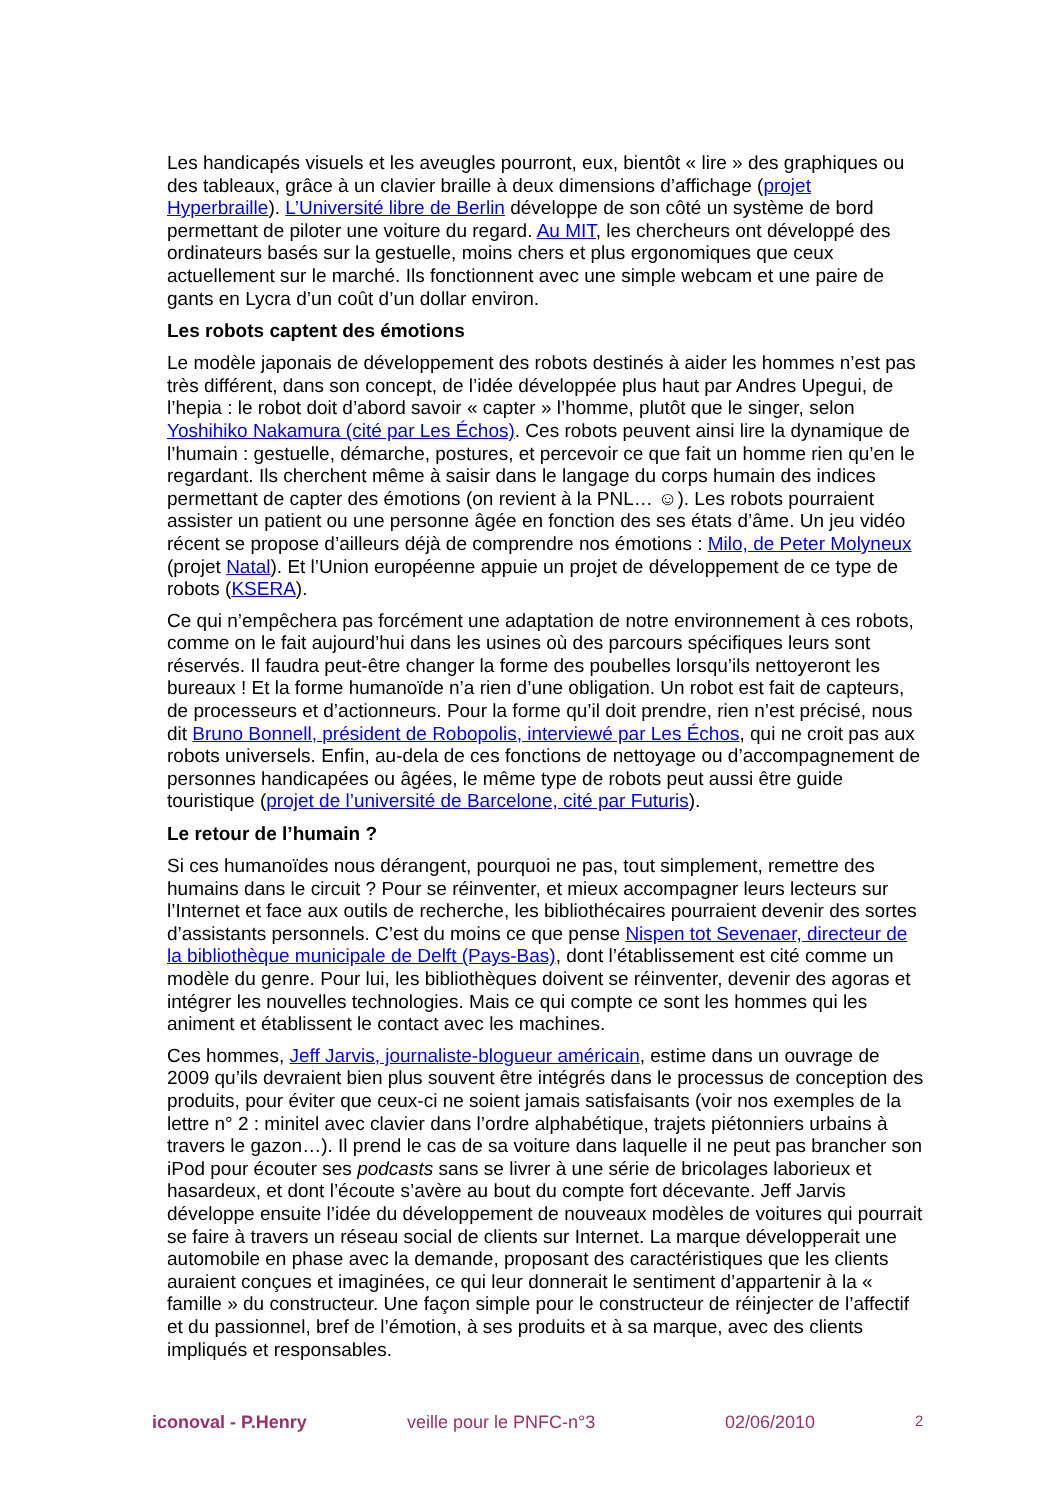Les handicapés visuels et les aveugles pourront, eux, bientôt « lire » des graphiques ou des tableaux, grâce à un clavier braille à deux dimensions d’affichage (projet Hyperbraille). L’Université libre de Berlin développe de son côté un système de bord permettant de piloter une voiture du regard. Au MIT, les chercheurs ont développé des ordinateurs basés sur la gestuelle, moins chers et plus ergonomiques que ceux actuellement sur le marché. Ils fonctionnent avec une simple webcam et une paire de gants en Lycra d’un coût d’un dollar environ.
Les robots captent des émotions
Le modèle japonais de développement des robots destinés à aider les hommes n’est pas très différent, dans son concept, de l’idée développée plus haut par Andres Upegui, de l’hepia : le robot doit d’abord savoir « capter » l’homme, plutôt que le singer, selon Yoshihiko Nakamura (cité par Les Échos). Ces robots peuvent ainsi lire la dynamique de l’humain : gestuelle, démarche, postures, et percevoir ce que fait un homme rien qu’en le regardant. Ils cherchent même à saisir dans le langage du corps humain des indices permettant de capter des émotions (on revient à la PNL… ☺). Les robots pourraient assister un patient ou une personne âgée en fonction des ses états d’âme. Un jeu vidéo récent se propose d’ailleurs déjà de comprendre nos émotions : Milo, de Peter Molyneux (projet Natal). Et l’Union européenne appuie un projet de développement de ce type de robots (KSERA).
Ce qui n’empêchera pas forcément une adaptation de notre environnement à ces robots, comme on le fait aujourd’hui dans les usines où des parcours spécifiques leurs sont réservés. Il faudra peut-être changer la forme des poubelles lorsqu’ils nettoyeront les bureaux ! Et la forme humanoïde n’a rien d’une obligation. Un robot est fait de capteurs, de processeurs et d’actionneurs. Pour la forme qu’il doit prendre, rien n’est précisé, nous dit Bruno Bonnell, président de Robopolis, interviewé par Les Échos, qui ne croit pas aux robots universels. Enfin, au-dela de ces fonctions de nettoyage ou d’accompagnement de personnes handicapées ou âgées, le même type de robots peut aussi être guide touristique (projet de l’université de Barcelone, cité par Futuris).
Le retour de l’humain ?
Si ces humanoïdes nous dérangent, pourquoi ne pas, tout simplement, remettre des humains dans le circuit ? Pour se réinventer, et mieux accompagner leurs lecteurs sur l’Internet et face aux outils de recherche, les bibliothécaires pourraient devenir des sortes d’assistants personnels. C’est du moins ce que pense Nispen tot Sevenaer, directeur de la bibliothèque municipale de Delft (Pays-Bas), dont l’établissement est cité comme un modèle du genre. Pour lui, les bibliothèques doivent se réinventer, devenir des agoras et intégrer les nouvelles technologies. Mais ce qui compte ce sont les hommes qui les animent et établissent le contact avec les machines.
Ces hommes, Jeff Jarvis, journaliste-blogueur américain, estime dans un ouvrage de 2009 qu’ils devraient bien plus souvent être intégrés dans le processus de conception des produits, pour éviter que ceux-ci ne soient jamais satisfaisants (voir nos exemples de la lettre n° 2 : minitel avec clavier dans l’ordre alphabétique, trajets piétonniers urbains à travers le gazon…). Il prend le cas de sa voiture dans laquelle il ne peut pas brancher son iPod pour écouter ses podcasts sans se livrer à une série de bricolages laborieux et hasardeux, et dont l’écoute s’avère au bout du compte fort décevante. Jeff Jarvis développe ensuite l’idée du développement de nouveaux modèles de voitures qui pourrait se faire à travers un réseau social de clients sur Internet. La marque développerait une automobile en phase avec la demande, proposant des caractéristiques que les clients auraient conçues et imaginées, ce qui leur donnerait le sentiment d’appartenir à la « famille » du constructeur. Une façon simple pour le constructeur de réinjecter de l’affectif et du passionnel, bref de l’émotion, à ses produits et à sa marque, avec des clients impliqués et responsables.
iconoval - P.Henry veille pour le PNFC-n°3 02/06/2010 2